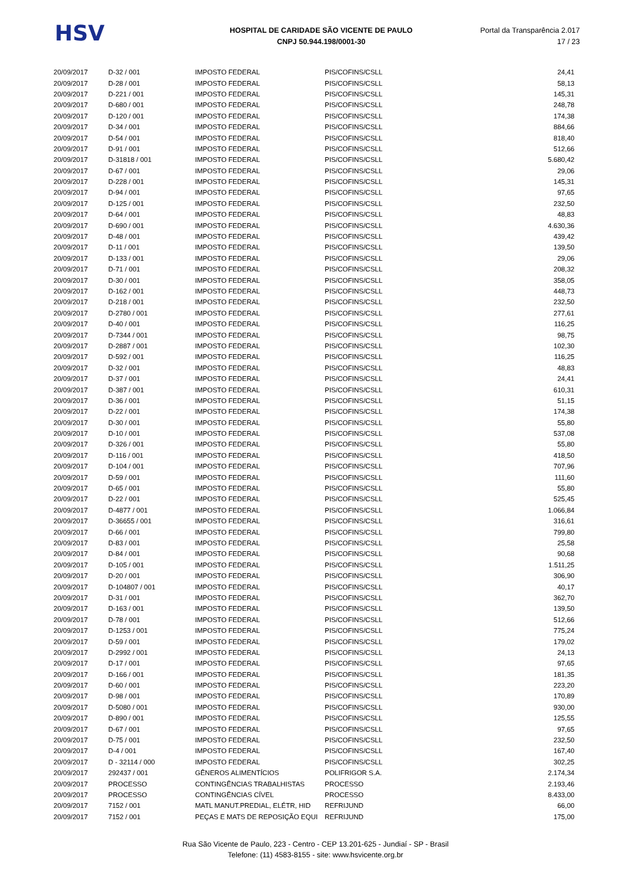HSV
HOSPITAL DE CARIDADE SÃO VICENTE DE PAULO
CNPJ 50.944.198/0001-30
Portal da Transparência 2.017
17 / 23
| 20/09/2017 | D-32 / 001 | IMPOSTO FEDERAL | PIS/COFINS/CSLL | 24,41 |
| 20/09/2017 | D-28 / 001 | IMPOSTO FEDERAL | PIS/COFINS/CSLL | 58,13 |
| 20/09/2017 | D-221 / 001 | IMPOSTO FEDERAL | PIS/COFINS/CSLL | 145,31 |
| 20/09/2017 | D-680 / 001 | IMPOSTO FEDERAL | PIS/COFINS/CSLL | 248,78 |
| 20/09/2017 | D-120 / 001 | IMPOSTO FEDERAL | PIS/COFINS/CSLL | 174,38 |
| 20/09/2017 | D-34 / 001 | IMPOSTO FEDERAL | PIS/COFINS/CSLL | 884,66 |
| 20/09/2017 | D-54 / 001 | IMPOSTO FEDERAL | PIS/COFINS/CSLL | 818,40 |
| 20/09/2017 | D-91 / 001 | IMPOSTO FEDERAL | PIS/COFINS/CSLL | 512,66 |
| 20/09/2017 | D-31818 / 001 | IMPOSTO FEDERAL | PIS/COFINS/CSLL | 5.680,42 |
| 20/09/2017 | D-67 / 001 | IMPOSTO FEDERAL | PIS/COFINS/CSLL | 29,06 |
| 20/09/2017 | D-228 / 001 | IMPOSTO FEDERAL | PIS/COFINS/CSLL | 145,31 |
| 20/09/2017 | D-94 / 001 | IMPOSTO FEDERAL | PIS/COFINS/CSLL | 97,65 |
| 20/09/2017 | D-125 / 001 | IMPOSTO FEDERAL | PIS/COFINS/CSLL | 232,50 |
| 20/09/2017 | D-64 / 001 | IMPOSTO FEDERAL | PIS/COFINS/CSLL | 48,83 |
| 20/09/2017 | D-690 / 001 | IMPOSTO FEDERAL | PIS/COFINS/CSLL | 4.630,36 |
| 20/09/2017 | D-48 / 001 | IMPOSTO FEDERAL | PIS/COFINS/CSLL | 439,42 |
| 20/09/2017 | D-11 / 001 | IMPOSTO FEDERAL | PIS/COFINS/CSLL | 139,50 |
| 20/09/2017 | D-133 / 001 | IMPOSTO FEDERAL | PIS/COFINS/CSLL | 29,06 |
| 20/09/2017 | D-71 / 001 | IMPOSTO FEDERAL | PIS/COFINS/CSLL | 208,32 |
| 20/09/2017 | D-30 / 001 | IMPOSTO FEDERAL | PIS/COFINS/CSLL | 358,05 |
| 20/09/2017 | D-162 / 001 | IMPOSTO FEDERAL | PIS/COFINS/CSLL | 448,73 |
| 20/09/2017 | D-218 / 001 | IMPOSTO FEDERAL | PIS/COFINS/CSLL | 232,50 |
| 20/09/2017 | D-2780 / 001 | IMPOSTO FEDERAL | PIS/COFINS/CSLL | 277,61 |
| 20/09/2017 | D-40 / 001 | IMPOSTO FEDERAL | PIS/COFINS/CSLL | 116,25 |
| 20/09/2017 | D-7344 / 001 | IMPOSTO FEDERAL | PIS/COFINS/CSLL | 98,75 |
| 20/09/2017 | D-2887 / 001 | IMPOSTO FEDERAL | PIS/COFINS/CSLL | 102,30 |
| 20/09/2017 | D-592 / 001 | IMPOSTO FEDERAL | PIS/COFINS/CSLL | 116,25 |
| 20/09/2017 | D-32 / 001 | IMPOSTO FEDERAL | PIS/COFINS/CSLL | 48,83 |
| 20/09/2017 | D-37 / 001 | IMPOSTO FEDERAL | PIS/COFINS/CSLL | 24,41 |
| 20/09/2017 | D-387 / 001 | IMPOSTO FEDERAL | PIS/COFINS/CSLL | 610,31 |
| 20/09/2017 | D-36 / 001 | IMPOSTO FEDERAL | PIS/COFINS/CSLL | 51,15 |
| 20/09/2017 | D-22 / 001 | IMPOSTO FEDERAL | PIS/COFINS/CSLL | 174,38 |
| 20/09/2017 | D-30 / 001 | IMPOSTO FEDERAL | PIS/COFINS/CSLL | 55,80 |
| 20/09/2017 | D-10 / 001 | IMPOSTO FEDERAL | PIS/COFINS/CSLL | 537,08 |
| 20/09/2017 | D-326 / 001 | IMPOSTO FEDERAL | PIS/COFINS/CSLL | 55,80 |
| 20/09/2017 | D-116 / 001 | IMPOSTO FEDERAL | PIS/COFINS/CSLL | 418,50 |
| 20/09/2017 | D-104 / 001 | IMPOSTO FEDERAL | PIS/COFINS/CSLL | 707,96 |
| 20/09/2017 | D-59 / 001 | IMPOSTO FEDERAL | PIS/COFINS/CSLL | 111,60 |
| 20/09/2017 | D-65 / 001 | IMPOSTO FEDERAL | PIS/COFINS/CSLL | 55,80 |
| 20/09/2017 | D-22 / 001 | IMPOSTO FEDERAL | PIS/COFINS/CSLL | 525,45 |
| 20/09/2017 | D-4877 / 001 | IMPOSTO FEDERAL | PIS/COFINS/CSLL | 1.066,84 |
| 20/09/2017 | D-36655 / 001 | IMPOSTO FEDERAL | PIS/COFINS/CSLL | 316,61 |
| 20/09/2017 | D-66 / 001 | IMPOSTO FEDERAL | PIS/COFINS/CSLL | 799,80 |
| 20/09/2017 | D-83 / 001 | IMPOSTO FEDERAL | PIS/COFINS/CSLL | 25,58 |
| 20/09/2017 | D-84 / 001 | IMPOSTO FEDERAL | PIS/COFINS/CSLL | 90,68 |
| 20/09/2017 | D-105 / 001 | IMPOSTO FEDERAL | PIS/COFINS/CSLL | 1.511,25 |
| 20/09/2017 | D-20 / 001 | IMPOSTO FEDERAL | PIS/COFINS/CSLL | 306,90 |
| 20/09/2017 | D-104807 / 001 | IMPOSTO FEDERAL | PIS/COFINS/CSLL | 40,17 |
| 20/09/2017 | D-31 / 001 | IMPOSTO FEDERAL | PIS/COFINS/CSLL | 362,70 |
| 20/09/2017 | D-163 / 001 | IMPOSTO FEDERAL | PIS/COFINS/CSLL | 139,50 |
| 20/09/2017 | D-78 / 001 | IMPOSTO FEDERAL | PIS/COFINS/CSLL | 512,66 |
| 20/09/2017 | D-1253 / 001 | IMPOSTO FEDERAL | PIS/COFINS/CSLL | 775,24 |
| 20/09/2017 | D-59 / 001 | IMPOSTO FEDERAL | PIS/COFINS/CSLL | 179,02 |
| 20/09/2017 | D-2992 / 001 | IMPOSTO FEDERAL | PIS/COFINS/CSLL | 24,13 |
| 20/09/2017 | D-17 / 001 | IMPOSTO FEDERAL | PIS/COFINS/CSLL | 97,65 |
| 20/09/2017 | D-166 / 001 | IMPOSTO FEDERAL | PIS/COFINS/CSLL | 181,35 |
| 20/09/2017 | D-60 / 001 | IMPOSTO FEDERAL | PIS/COFINS/CSLL | 223,20 |
| 20/09/2017 | D-98 / 001 | IMPOSTO FEDERAL | PIS/COFINS/CSLL | 170,89 |
| 20/09/2017 | D-5080 / 001 | IMPOSTO FEDERAL | PIS/COFINS/CSLL | 930,00 |
| 20/09/2017 | D-890 / 001 | IMPOSTO FEDERAL | PIS/COFINS/CSLL | 125,55 |
| 20/09/2017 | D-67 / 001 | IMPOSTO FEDERAL | PIS/COFINS/CSLL | 97,65 |
| 20/09/2017 | D-75 / 001 | IMPOSTO FEDERAL | PIS/COFINS/CSLL | 232,50 |
| 20/09/2017 | D-4 / 001 | IMPOSTO FEDERAL | PIS/COFINS/CSLL | 167,40 |
| 20/09/2017 | D - 32114 / 000 | IMPOSTO FEDERAL | PIS/COFINS/CSLL | 302,25 |
| 20/09/2017 | 292437 / 001 | GÊNEROS ALIMENTÍCIOS | POLIFRIGOR S.A. | 2.174,34 |
| 20/09/2017 | PROCESSO | CONTINGÊNCIAS TRABALHISTAS | PROCESSO | 2.193,46 |
| 20/09/2017 | PROCESSO | CONTINGÊNCIAS CÍVEL | PROCESSO | 8.433,00 |
| 20/09/2017 | 7152 / 001 | MATL MANUT.PREDIAL, ELÉTR, HID | REFRIJUND | 66,00 |
| 20/09/2017 | 7152 / 001 | PEÇAS E MATS DE REPOSIÇÃO EQUI | REFRIJUND | 175,00 |
Rua São Vicente de Paulo, 223 - Centro - CEP 13.201-625 - Jundiaí - SP - Brasil
Telefone: (11) 4583-8155 - site: www.hsvicente.org.br